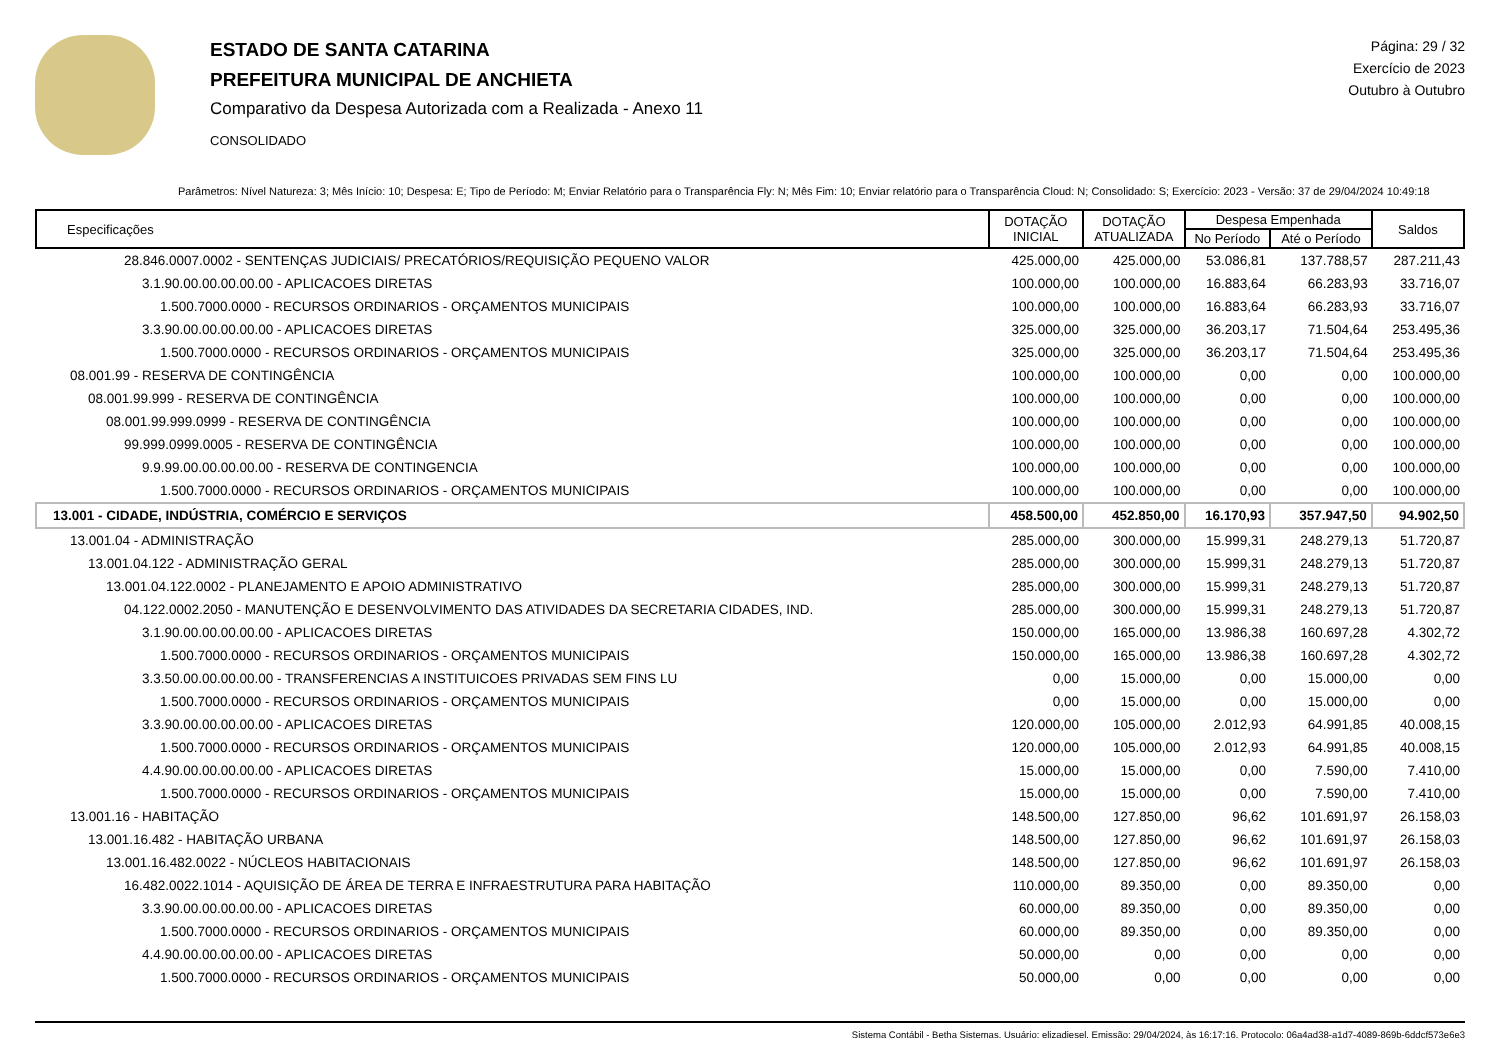ESTADO DE SANTA CATARINA
PREFEITURA MUNICIPAL DE ANCHIETA
Comparativo da Despesa Autorizada com a Realizada - Anexo 11
CONSOLIDADO
Página: 29 / 32
Exercício de 2023
Outubro à Outubro
Parâmetros: Nível Natureza: 3; Mês Início: 10; Despesa: E; Tipo de Período: M; Enviar Relatório para o Transparência Fly: N; Mês Fim: 10; Enviar relatório para o Transparência Cloud: N; Consolidado: S; Exercício: 2023 - Versão: 37 de 29/04/2024 10:49:18
| Especificações | DOTAÇÃO INICIAL | DOTAÇÃO ATUALIZADA | Despesa Empenhada | | Saldos |
| --- | --- | --- | --- | --- | --- |
| | | | No Período | Até o Período | |
| 28.846.0007.0002 - SENTENÇAS JUDICIAIS/ PRECATÓRIOS/REQUISIÇÃO PEQUENO VALOR | 425.000,00 | 425.000,00 | 53.086,81 | 137.788,57 | 287.211,43 |
| 3.1.90.00.00.00.00.00 - APLICACOES DIRETAS | 100.000,00 | 100.000,00 | 16.883,64 | 66.283,93 | 33.716,07 |
| 1.500.7000.0000 - RECURSOS ORDINARIOS - ORÇAMENTOS MUNICIPAIS | 100.000,00 | 100.000,00 | 16.883,64 | 66.283,93 | 33.716,07 |
| 3.3.90.00.00.00.00.00 - APLICACOES DIRETAS | 325.000,00 | 325.000,00 | 36.203,17 | 71.504,64 | 253.495,36 |
| 1.500.7000.0000 - RECURSOS ORDINARIOS - ORÇAMENTOS MUNICIPAIS | 325.000,00 | 325.000,00 | 36.203,17 | 71.504,64 | 253.495,36 |
| 08.001.99 - RESERVA DE CONTINGÊNCIA | 100.000,00 | 100.000,00 | 0,00 | 0,00 | 100.000,00 |
| 08.001.99.999 - RESERVA DE CONTINGÊNCIA | 100.000,00 | 100.000,00 | 0,00 | 0,00 | 100.000,00 |
| 08.001.99.999.0999 - RESERVA DE CONTINGÊNCIA | 100.000,00 | 100.000,00 | 0,00 | 0,00 | 100.000,00 |
| 99.999.0999.0005 - RESERVA DE CONTINGÊNCIA | 100.000,00 | 100.000,00 | 0,00 | 0,00 | 100.000,00 |
| 9.9.99.00.00.00.00.00 - RESERVA DE CONTINGENCIA | 100.000,00 | 100.000,00 | 0,00 | 0,00 | 100.000,00 |
| 1.500.7000.0000 - RECURSOS ORDINARIOS - ORÇAMENTOS MUNICIPAIS | 100.000,00 | 100.000,00 | 0,00 | 0,00 | 100.000,00 |
| 13.001 - CIDADE, INDÚSTRIA, COMÉRCIO E SERVIÇOS | 458.500,00 | 452.850,00 | 16.170,93 | 357.947,50 | 94.902,50 |
| 13.001.04 - ADMINISTRAÇÃO | 285.000,00 | 300.000,00 | 15.999,31 | 248.279,13 | 51.720,87 |
| 13.001.04.122 - ADMINISTRAÇÃO GERAL | 285.000,00 | 300.000,00 | 15.999,31 | 248.279,13 | 51.720,87 |
| 13.001.04.122.0002 - PLANEJAMENTO E APOIO ADMINISTRATIVO | 285.000,00 | 300.000,00 | 15.999,31 | 248.279,13 | 51.720,87 |
| 04.122.0002.2050 - MANUTENÇÃO E DESENVOLVIMENTO DAS ATIVIDADES DA SECRETARIA CIDADES, IND. | 285.000,00 | 300.000,00 | 15.999,31 | 248.279,13 | 51.720,87 |
| 3.1.90.00.00.00.00.00 - APLICACOES DIRETAS | 150.000,00 | 165.000,00 | 13.986,38 | 160.697,28 | 4.302,72 |
| 1.500.7000.0000 - RECURSOS ORDINARIOS - ORÇAMENTOS MUNICIPAIS | 150.000,00 | 165.000,00 | 13.986,38 | 160.697,28 | 4.302,72 |
| 3.3.50.00.00.00.00.00 - TRANSFERENCIAS A INSTITUICOES PRIVADAS SEM FINS LU | 0,00 | 15.000,00 | 0,00 | 15.000,00 | 0,00 |
| 1.500.7000.0000 - RECURSOS ORDINARIOS - ORÇAMENTOS MUNICIPAIS | 0,00 | 15.000,00 | 0,00 | 15.000,00 | 0,00 |
| 3.3.90.00.00.00.00.00 - APLICACOES DIRETAS | 120.000,00 | 105.000,00 | 2.012,93 | 64.991,85 | 40.008,15 |
| 1.500.7000.0000 - RECURSOS ORDINARIOS - ORÇAMENTOS MUNICIPAIS | 120.000,00 | 105.000,00 | 2.012,93 | 64.991,85 | 40.008,15 |
| 4.4.90.00.00.00.00.00 - APLICACOES DIRETAS | 15.000,00 | 15.000,00 | 0,00 | 7.590,00 | 7.410,00 |
| 1.500.7000.0000 - RECURSOS ORDINARIOS - ORÇAMENTOS MUNICIPAIS | 15.000,00 | 15.000,00 | 0,00 | 7.590,00 | 7.410,00 |
| 13.001.16 - HABITAÇÃO | 148.500,00 | 127.850,00 | 96,62 | 101.691,97 | 26.158,03 |
| 13.001.16.482 - HABITAÇÃO URBANA | 148.500,00 | 127.850,00 | 96,62 | 101.691,97 | 26.158,03 |
| 13.001.16.482.0022 - NÚCLEOS HABITACIONAIS | 148.500,00 | 127.850,00 | 96,62 | 101.691,97 | 26.158,03 |
| 16.482.0022.1014 - AQUISIÇÃO DE ÁREA DE TERRA E INFRAESTRUTURA PARA HABITAÇÃO | 110.000,00 | 89.350,00 | 0,00 | 89.350,00 | 0,00 |
| 3.3.90.00.00.00.00.00 - APLICACOES DIRETAS | 60.000,00 | 89.350,00 | 0,00 | 89.350,00 | 0,00 |
| 1.500.7000.0000 - RECURSOS ORDINARIOS - ORÇAMENTOS MUNICIPAIS | 60.000,00 | 89.350,00 | 0,00 | 89.350,00 | 0,00 |
| 4.4.90.00.00.00.00.00 - APLICACOES DIRETAS | 50.000,00 | 0,00 | 0,00 | 0,00 | 0,00 |
| 1.500.7000.0000 - RECURSOS ORDINARIOS - ORÇAMENTOS MUNICIPAIS | 50.000,00 | 0,00 | 0,00 | 0,00 | 0,00 |
Sistema Contábil - Betha Sistemas. Usuário: elizadiesel. Emissão: 29/04/2024, às 16:17:16. Protocolo: 06a4ad38-a1d7-4089-869b-6ddcf573e6e3